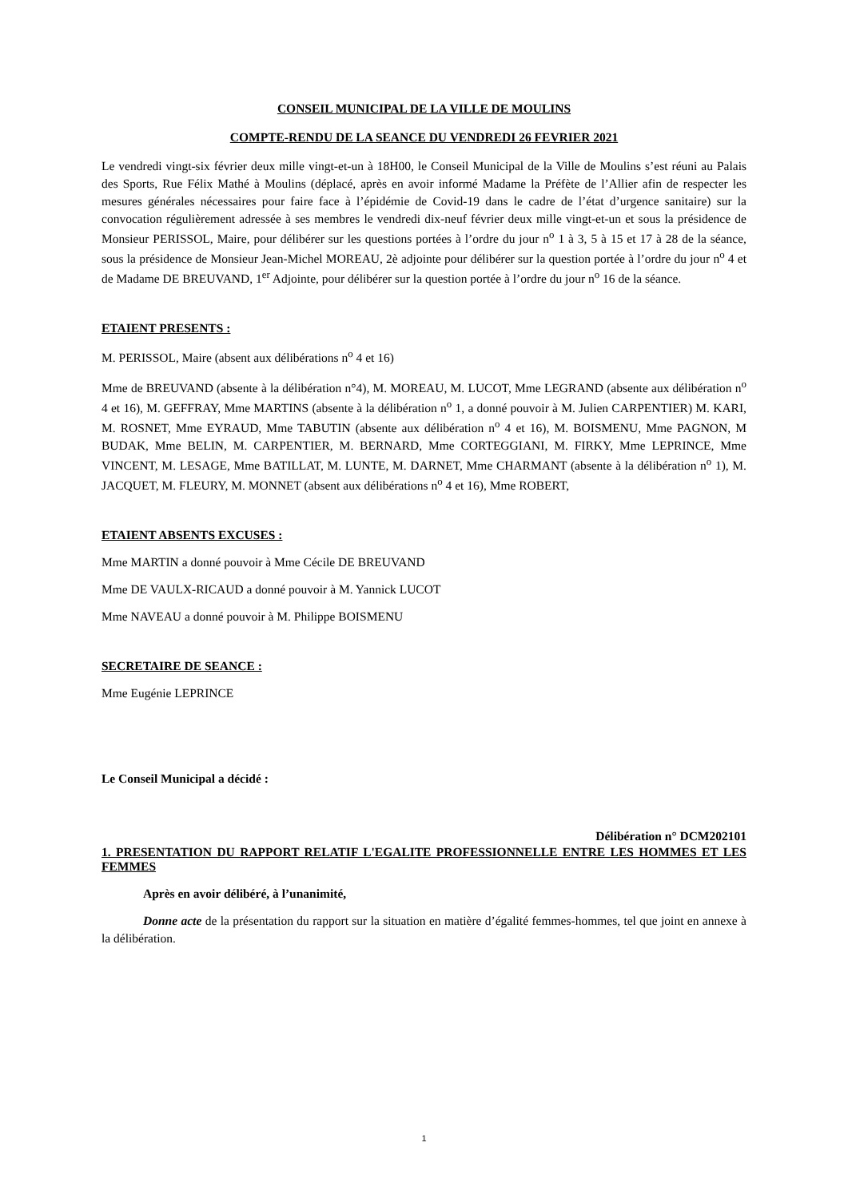CONSEIL MUNICIPAL DE LA VILLE DE MOULINS
COMPTE-RENDU DE LA SEANCE DU VENDREDI 26 FEVRIER 2021
Le vendredi vingt-six février deux mille vingt-et-un à 18H00, le Conseil Municipal de la Ville de Moulins s’est réuni au Palais des Sports, Rue Félix Mathé à Moulins (déplacé, après en avoir informé Madame la Préfète de l’Allier afin de respecter les mesures générales nécessaires pour faire face à l’épidémie de Covid-19 dans le cadre de l’état d’urgence sanitaire) sur la convocation régulièrement adressée à ses membres le vendredi dix-neuf février deux mille vingt-et-un et sous la présidence de Monsieur PERISSOL, Maire, pour délibérer sur les questions portées à l’ordre du jour n<sup>o</sup> 1 à 3, 5 à 15 et 17 à 28 de la séance, sous la présidence de Monsieur Jean-Michel MOREAU, 2è adjointe pour délibérer sur la question portée à l’ordre du jour n<sup>o</sup> 4 et de Madame DE BREUVAND, 1<sup>er</sup> Adjointe, pour délibérer sur la question portée à l’ordre du jour n<sup>o</sup> 16 de la séance.
ETAIENT PRESENTS :
M. PERISSOL, Maire (absent aux délibérations n<sup>o</sup> 4 et 16)
Mme de BREUVAND (absente à la délibération n°4), M. MOREAU, M. LUCOT, Mme LEGRAND (absente aux délibération n<sup>o</sup> 4 et 16), M. GEFFRAY, Mme MARTINS (absente à la délibération n<sup>o</sup> 1, a donné pouvoir à M. Julien CARPENTIER) M. KARI, M. ROSNET, Mme EYRAUD, Mme TABUTIN (absente aux délibération n<sup>o</sup> 4 et 16), M. BOISMENU, Mme PAGNON, M BUDAK, Mme BELIN, M. CARPENTIER, M. BERNARD, Mme CORTEGGIANI, M. FIRKY, Mme LEPRINCE, Mme VINCENT, M. LESAGE, Mme BATILLAT, M. LUNTE, M. DARNET, Mme CHARMANT (absente à la délibération n<sup>o</sup> 1), M. JACQUET, M. FLEURY, M. MONNET (absent aux délibérations n<sup>o</sup> 4 et 16), Mme ROBERT,
ETAIENT ABSENTS EXCUSES :
Mme MARTIN a donné pouvoir à Mme Cécile DE BREUVAND
Mme DE VAULX-RICAUD a donné pouvoir à M. Yannick LUCOT
Mme NAVEAU a donné pouvoir à M. Philippe BOISMENU
SECRETAIRE DE SEANCE :
Mme Eugénie LEPRINCE
Le Conseil Municipal a décidé :
Délibération n° DCM202101
1. PRESENTATION DU RAPPORT RELATIF L'EGALITE PROFESSIONNELLE ENTRE LES HOMMES ET LES FEMMES
Après en avoir délibéré, à l’unanimité,
Donne acte de la présentation du rapport sur la situation en matière d’égalité femmes-hommes, tel que joint en annexe à la délibération.
1